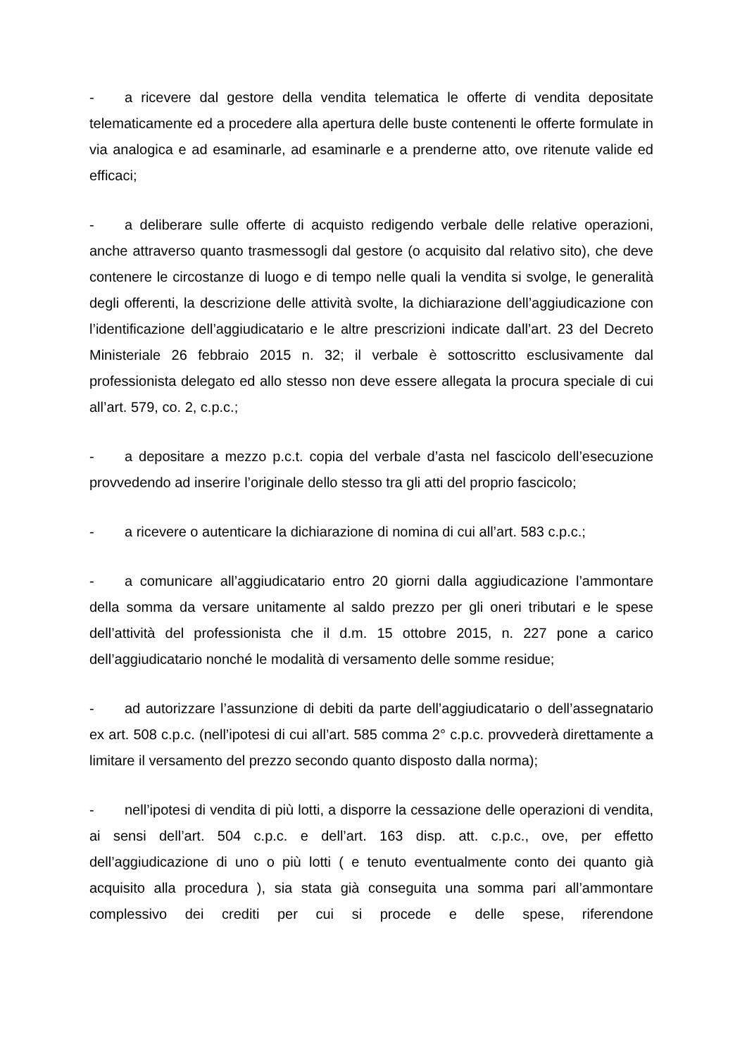- a ricevere dal gestore della vendita telematica le offerte di vendita depositate telematicamente ed a procedere alla apertura delle buste contenenti le offerte formulate in via analogica e ad esaminarle, ad esaminarle e a prenderne atto, ove ritenute valide ed efficaci;
- a deliberare sulle offerte di acquisto redigendo verbale delle relative operazioni, anche attraverso quanto trasmessogli dal gestore (o acquisito dal relativo sito), che deve contenere le circostanze di luogo e di tempo nelle quali la vendita si svolge, le generalità degli offerenti, la descrizione delle attività svolte, la dichiarazione dell’aggiudicazione con l’identificazione dell’aggiudicatario e le altre prescrizioni indicate dall’art. 23 del Decreto Ministeriale 26 febbraio 2015 n. 32; il verbale è sottoscritto esclusivamente dal professionista delegato ed allo stesso non deve essere allegata la procura speciale di cui all’art. 579, co. 2, c.p.c.;
- a depositare a mezzo p.c.t. copia del verbale d’asta nel fascicolo dell’esecuzione provvedendo ad inserire l’originale dello stesso tra gli atti del proprio fascicolo;
- a ricevere o autenticare la dichiarazione di nomina di cui all’art. 583 c.p.c.;
- a comunicare all’aggiudicatario entro 20 giorni dalla aggiudicazione l’ammontare della somma da versare unitamente al saldo prezzo per gli oneri tributari e le spese dell’attività del professionista che il d.m. 15 ottobre 2015, n. 227 pone a carico dell’aggiudicatario nonché le modalità di versamento delle somme residue;
- ad autorizzare l’assunzione di debiti da parte dell’aggiudicatario o dell’assegnatario ex art. 508 c.p.c. (nell’ipotesi di cui all’art. 585 comma 2° c.p.c. provvederà direttamente a limitare il versamento del prezzo secondo quanto disposto dalla norma);
- nell’ipotesi di vendita di più lotti, a disporre la cessazione delle operazioni di vendita, ai sensi dell’art. 504 c.p.c. e dell’art. 163 disp. att. c.p.c., ove, per effetto dell’aggiudicazione di uno o più lotti ( e tenuto eventualmente conto dei quanto già acquisito alla procedura ), sia stata già conseguita una somma pari all’ammontare complessivo dei crediti per cui si procede e delle spese, riferendone